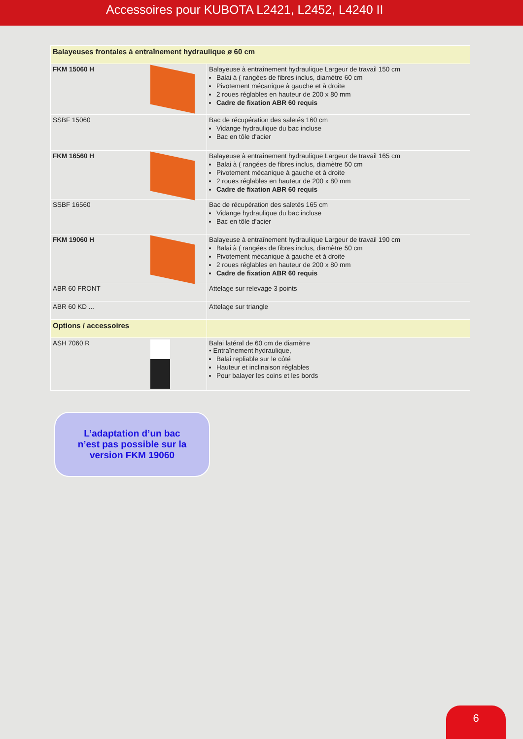Accessoires pour KUBOTA L2421, L2452, L4240 II
| Balayeuses frontales à entraînement hydraulique ø 60 cm | |
| FKM 15060 H | Balayeuse à entraînement hydraulique Largeur de travail 150 cm Balai à ( rangées de fibres inclus, diamètre 60 cm Pivotement mécanique à gauche et à droite 2 roues réglables en hauteur de 200 x 80 mm Cadre de fixation ABR 60 requis |
| SSBF 15060 | Bac de récupération des saletés 160 cm Vidange hydraulique du bac incluse Bac en tôle d'acier |
| FKM 16560 H | Balayeuse à entraînement hydraulique Largeur de travail 165 cm Balai à ( rangées de fibres inclus, diamètre 50 cm Pivotement mécanique à gauche et à droite 2 roues réglables en hauteur de 200 x 80 mm Cadre de fixation ABR 60 requis |
| SSBF 16560 | Bac de récupération des saletés 165 cm Vidange hydraulique du bac incluse Bac en tôle d'acier |
| FKM 19060 H | Balayeuse à entraînement hydraulique Largeur de travail 190 cm Balai à ( rangées de fibres inclus, diamètre 50 cm Pivotement mécanique à gauche et à droite 2 roues réglables en hauteur de 200 x 80 mm Cadre de fixation ABR 60 requis |
| ABR 60 FRONT | Attelage sur relevage 3 points |
| ABR 60 KD ... | Attelage sur triangle |
| Options / accessoires | |
| ASH 7060 R | Balai latéral de 60 cm de diamètre • Entraînement hydraulique, Balai repliable sur le côté Hauteur et inclinaison réglables Pour balayer les coins et les bords |
L’adaptation d’un bac
n’est pas possible sur la
version FKM 19060
6